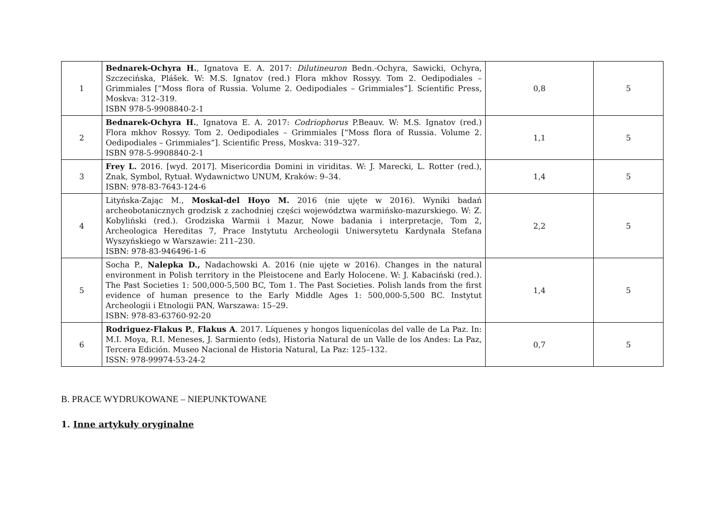| 1 | Bednarek-Ochyra H. , Ignatova E. A. 2017: Dilutineuron Bedn.-Ochyra, Sawicki, Ochyra, Szczecińska, Plášek. W: M.S. Ignatov (red.) Flora mkhov Rossyy. Tom 2. Oedipodiales – Grimmiales [“Moss flora of Russia. Volume 2. Oedipodiales – Grimmiales”]. Scientific Press, Moskva: 312–319. ISBN 978-5-9908840-2-1 | 0,8 | 5 |
| 2 | Bednarek-Ochyra H. , Ignatova E. A. 2017: Codriophorus P.Beauv. W: M.S. Ignatov (red.) Flora mkhov Rossyy. Tom 2. Oedipodiales – Grimmiales [“Moss flora of Russia. Volume 2. Oedipodiales – Grimmiales”]. Scientific Press, Moskva: 319–327. ISBN 978-5-9908840-2-1 | 1,1 | 5 |
| 3 | Frey L. 2016. [wyd. 2017]. Misericordia Domini in viriditas. W: J. Marecki, L. Rotter (red.), Znak, Symbol, Rytuał. Wydawnictwo UNUM, Kraków: 9–34. ISBN: 978-83-7643-124-6 | 1,4 | 5 |
| 4 | Lityńska-Zając M., Moskal-del Hoyo M. 2016 (nie ujęte w 2016). Wyniki badań archeobotanicznych grodzisk z zachodniej części województwa warmińsko-mazurskiego. W: Z. Kobyliński (red.). Grodziska Warmii i Mazur, Nowe badania i interpretacje, Tom 2, Archeologica Hereditas 7, Prace Instytutu Archeologii Uniwersytetu Kardynała Stefana Wyszyńskiego w Warszawie: 211–230. ISBN: 978-83-946496-1-6 | 2,2 | 5 |
| 5 | Socha P., Nalepka D., Nadachowski A. 2016 (nie ujęte w 2016). Changes in the natural environment in Polish territory in the Pleistocene and Early Holocene. W: J. Kabaciński (red.). The Past Societies 1: 500,000-5,500 BC, Tom 1. The Past Societies. Polish lands from the first evidence of human presence to the Early Middle Ages 1: 500,000-5,500 BC. Instytut Archeologii i Etnologii PAN, Warszawa: 15–29. ISBN: 978-83-63760-92-20 | 1,4 | 5 |
| 6 | Rodriguez-Flakus P. , Flakus A . 2017. Líquenes y hongos liquenícolas del valle de La Paz. In: M.I. Moya, R.I. Meneses, J. Sarmiento (eds), Historia Natural de un Valle de los Andes: La Paz, Tercera Edición. Museo Nacional de Historia Natural, La Paz: 125–132. ISSN: 978-99974-53-24-2 | 0,7 | 5 |
B. PRACE WYDRUKOWANE – NIEPUNKTOWANE
1. Inne artykuły oryginalne